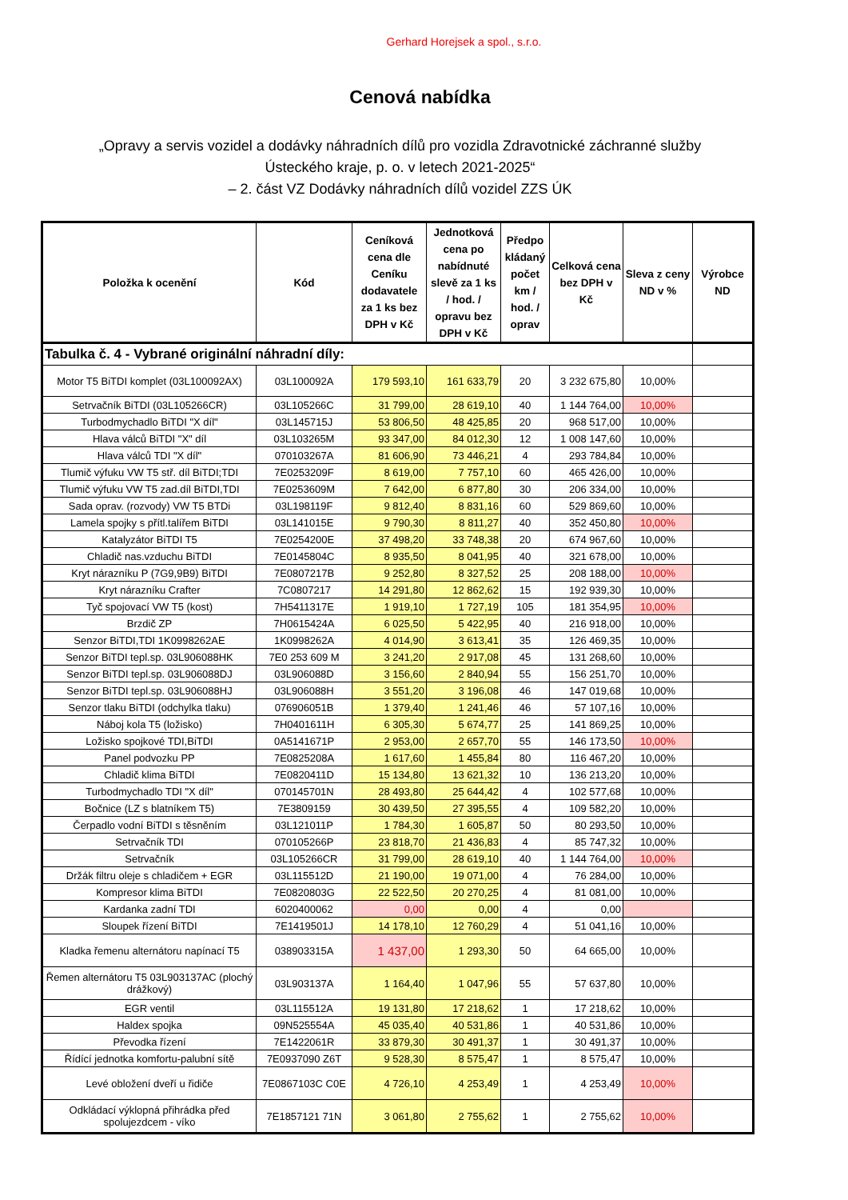Gerhard Horejsek a spol., s.r.o.
Cenová nabídka
„Opravy a servis vozidel a dodávky náhradních dílů pro vozidla Zdravotnické záchranné služby
Ústeckého kraje, p. o. v letech 2021-2025“
– 2. část VZ Dodávky náhradních dílů vozidel ZZS ÚK
| Položka k ocenění | Kód | Ceníková cena dle Ceníku dodavatele za 1 ks bez DPH v Kč | Jednotková cena po nabídnuté slevě za 1 ks / hod. / opravu bez DPH v Kč | Předpo kládaný počet km / hod. / oprav | Celková cena bez DPH v Kč | Sleva z ceny ND v % | Výrobce ND |
| --- | --- | --- | --- | --- | --- | --- | --- |
| Tabulka č. 4 - Vybrané originální náhradní díly: | | | | | | | |
| Motor T5 BiTDI komplet (03L100092AX) | 03L100092A | 179 593,10 | 161 633,79 | 20 | 3 232 675,80 | 10,00% | |
| Setrvačník BiTDI (03L105266CR) | 03L105266C | 31 799,00 | 28 619,10 | 40 | 1 144 764,00 | 10,00% | |
| Turbodmychadlo BiTDI "X díl" | 03L145715J | 53 806,50 | 48 425,85 | 20 | 968 517,00 | 10,00% | |
| Hlava válců BiTDI "X" díl | 03L103265M | 93 347,00 | 84 012,30 | 12 | 1 008 147,60 | 10,00% | |
| Hlava válců TDI "X díl" | 070103267A | 81 606,90 | 73 446,21 | 4 | 293 784,84 | 10,00% | |
| Tlumič výfuku VW T5 stř. díl BiTDI;TDI | 7E0253209F | 8 619,00 | 7 757,10 | 60 | 465 426,00 | 10,00% | |
| Tlumič výfuku VW T5 zad.díl BiTDI,TDI | 7E0253609M | 7 642,00 | 6 877,80 | 30 | 206 334,00 | 10,00% | |
| Sada oprav. (rozvody) VW T5 BTDi | 03L198119F | 9 812,40 | 8 831,16 | 60 | 529 869,60 | 10,00% | |
| Lamela spojky s přítl.talířem BiTDI | 03L141015E | 9 790,30 | 8 811,27 | 40 | 352 450,80 | 10,00% | |
| Katalyzátor BiTDI T5 | 7E0254200E | 37 498,20 | 33 748,38 | 20 | 674 967,60 | 10,00% | |
| Chladič nas.vzduchu BiTDI | 7E0145804C | 8 935,50 | 8 041,95 | 40 | 321 678,00 | 10,00% | |
| Kryt nárazníku P (7G9,9B9) BiTDI | 7E0807217B | 9 252,80 | 8 327,52 | 25 | 208 188,00 | 10,00% | |
| Kryt nárazníku Crafter | 7C0807217 | 14 291,80 | 12 862,62 | 15 | 192 939,30 | 10,00% | |
| Tyč spojovací VW T5 (kost) | 7H5411317E | 1 919,10 | 1 727,19 | 105 | 181 354,95 | 10,00% | |
| Brzdič ZP | 7H0615424A | 6 025,50 | 5 422,95 | 40 | 216 918,00 | 10,00% | |
| Senzor BiTDI,TDI 1K0998262AE | 1K0998262A | 4 014,90 | 3 613,41 | 35 | 126 469,35 | 10,00% | |
| Senzor BiTDI tepl.sp. 03L906088HK | 7E0 253 609 M | 3 241,20 | 2 917,08 | 45 | 131 268,60 | 10,00% | |
| Senzor BiTDI tepl.sp. 03L906088DJ | 03L906088D | 3 156,60 | 2 840,94 | 55 | 156 251,70 | 10,00% | |
| Senzor BiTDI tepl.sp. 03L906088HJ | 03L906088H | 3 551,20 | 3 196,08 | 46 | 147 019,68 | 10,00% | |
| Senzor tlaku BiTDI (odchylka tlaku) | 076906051B | 1 379,40 | 1 241,46 | 46 | 57 107,16 | 10,00% | |
| Náboj kola T5 (ložisko) | 7H0401611H | 6 305,30 | 5 674,77 | 25 | 141 869,25 | 10,00% | |
| Ložisko spojkové TDI,BiTDI | 0A5141671P | 2 953,00 | 2 657,70 | 55 | 146 173,50 | 10,00% | |
| Panel podvozku PP | 7E0825208A | 1 617,60 | 1 455,84 | 80 | 116 467,20 | 10,00% | |
| Chladič klima BiTDI | 7E0820411D | 15 134,80 | 13 621,32 | 10 | 136 213,20 | 10,00% | |
| Turbodmychadlo TDI "X díl" | 070145701N | 28 493,80 | 25 644,42 | 4 | 102 577,68 | 10,00% | |
| Bočnice (LZ s blatníkem T5) | 7E3809159 | 30 439,50 | 27 395,55 | 4 | 109 582,20 | 10,00% | |
| Čerpadlo vodní BiTDI s těsněním | 03L121011P | 1 784,30 | 1 605,87 | 50 | 80 293,50 | 10,00% | |
| Setrvačník TDI | 070105266P | 23 818,70 | 21 436,83 | 4 | 85 747,32 | 10,00% | |
| Setrvačník | 03L105266CR | 31 799,00 | 28 619,10 | 40 | 1 144 764,00 | 10,00% | |
| Držák filtru oleje s chladičem + EGR | 03L115512D | 21 190,00 | 19 071,00 | 4 | 76 284,00 | 10,00% | |
| Kompresor klima BiTDI | 7E0820803G | 22 522,50 | 20 270,25 | 4 | 81 081,00 | 10,00% | |
| Kardanka zadní TDI | 6020400062 | 0,00 | 0,00 | 4 | 0,00 | | |
| Sloupek řízení BiTDI | 7E1419501J | 14 178,10 | 12 760,29 | 4 | 51 041,16 | 10,00% | |
| Kladka řemenu alternátoru napínací T5 | 038903315A | 1 437,00 | 1 293,30 | 50 | 64 665,00 | 10,00% | |
| Řemen alternátoru T5 03L903137AC (plochý drážkový) | 03L903137A | 1 164,40 | 1 047,96 | 55 | 57 637,80 | 10,00% | |
| EGR ventil | 03L115512A | 19 131,80 | 17 218,62 | 1 | 17 218,62 | 10,00% | |
| Haldex spojka | 09N525554A | 45 035,40 | 40 531,86 | 1 | 40 531,86 | 10,00% | |
| Převodka řízení | 7E1422061R | 33 879,30 | 30 491,37 | 1 | 30 491,37 | 10,00% | |
| Řídící jednotka komfortu-palubní sítě | 7E0937090 Z6T | 9 528,30 | 8 575,47 | 1 | 8 575,47 | 10,00% | |
| Levé obložení dveří u řidiče | 7E0867103C C0E | 4 726,10 | 4 253,49 | 1 | 4 253,49 | 10,00% | |
| Odkládací výklopná přihrádka před spolujezdcem - víko | 7E1857121 71N | 3 061,80 | 2 755,62 | 1 | 2 755,62 | 10,00% | |